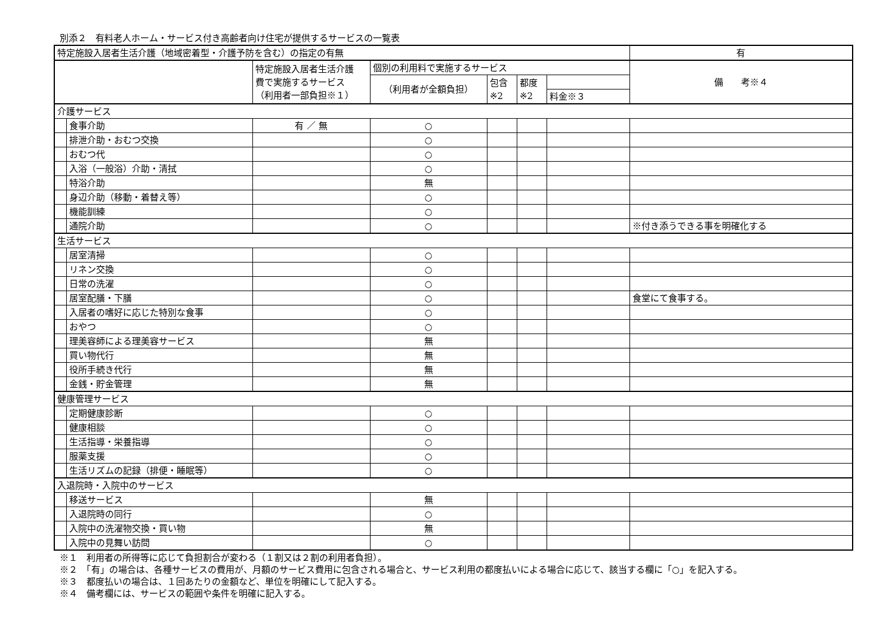別添２　有料老人ホーム・サービス付き高齢者向け住宅が提供するサービスの一覧表
| 特定施設入居者生活介護（地域密着型・介護予防を含む）の指定の有無 | | | | | | | 有 |
| | | 特定施設入居者生活介護 費で実施するサービス （利用者一部負担※１） | 個別の利用料で実施するサービス | | | | 備 考※４ |
| | | | （利用者が全額負担） | 包含 ※2 | 都度 ※2 | | |
| | | | | | | 料金※３ | |
| 介護サービス | | | | | | | |
| | 食事介助 | 有 ／ 無 | ○ | | | | |
| | 排泄介助・おむつ交換 | | ○ | | | | |
| | おむつ代 | | ○ | | | | |
| | 入浴（一般浴）介助・清拭 | | ○ | | | | |
| | 特浴介助 | | 無 | | | | |
| | 身辺介助（移動・着替え等） | | ○ | | | | |
| | 機能訓練 | | ○ | | | | |
| | 通院介助 | | ○ | | | | ※付き添うできる事を明確化する |
| 生活サービス | | | | | | | |
| | 居室清掃 | | ○ | | | | |
| | リネン交換 | | ○ | | | | |
| | 日常の洗濯 | | ○ | | | | |
| | 居室配膳・下膳 | | ○ | | | | 食堂にて食事する。 |
| | 入居者の嗜好に応じた特別な食事 | | ○ | | | | |
| | おやつ | | ○ | | | | |
| | 理美容師による理美容サービス | | 無 | | | | |
| | 買い物代行 | | 無 | | | | |
| | 役所手続き代行 | | 無 | | | | |
| | 金銭・貯金管理 | | 無 | | | | |
| 健康管理サービス | | | | | | | |
| | 定期健康診断 | | ○ | | | | |
| | 健康相談 | | ○ | | | | |
| | 生活指導・栄養指導 | | ○ | | | | |
| | 服薬支援 | | ○ | | | | |
| | 生活リズムの記録（排便・睡眠等） | | ○ | | | | |
| 入退院時・入院中のサービス | | | | | | | |
| | 移送サービス | | 無 | | | | |
| | 入退院時の同行 | | ○ | | | | |
| | 入院中の洗濯物交換・買い物 | | 無 | | | | |
| | 入院中の見舞い訪問 | | ○ | | | | |
※１　利用者の所得等に応じて負担割合が変わる（１割又は２割の利用者負担）。
※２　「有」の場合は、各種サービスの費用が、月額のサービス費用に包含される場合と、サービス利用の都度払いによる場合に応じて、該当する欄に「○」を記入する。
※３　都度払いの場合は、１回あたりの金額など、単位を明確にして記入する。
※４　備考欄には、サービスの範囲や条件を明確に記入する。